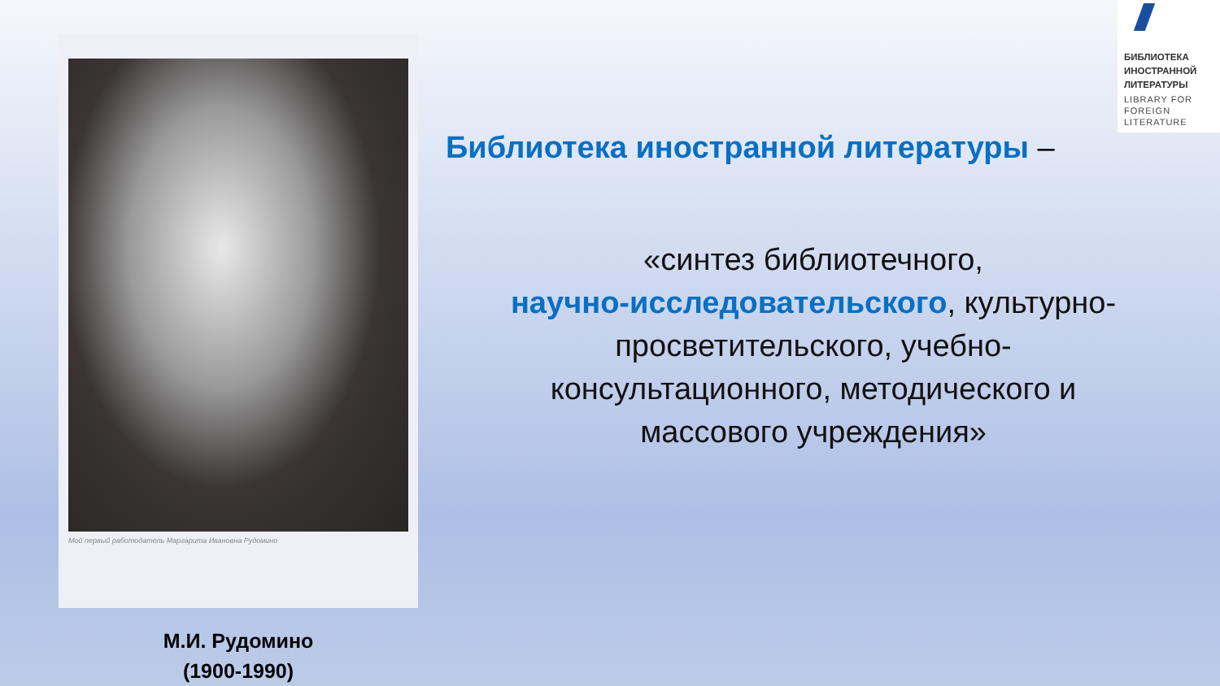Мой первый работодатель Маргарита Ивановна Рудомино
М.И. Рудомино
(1900-1990)
БИБЛИОТЕКА ИНОСТРАННОЙ ЛИТЕРАТУРЫ
LIBRARY FOR FOREIGN LITERATURE
Библиотека иностранной литературы –
«синтез библиотечного,
научно-исследовательского, культурно-
просветительского, учебно-
консультационного, методического и
массового учреждения»